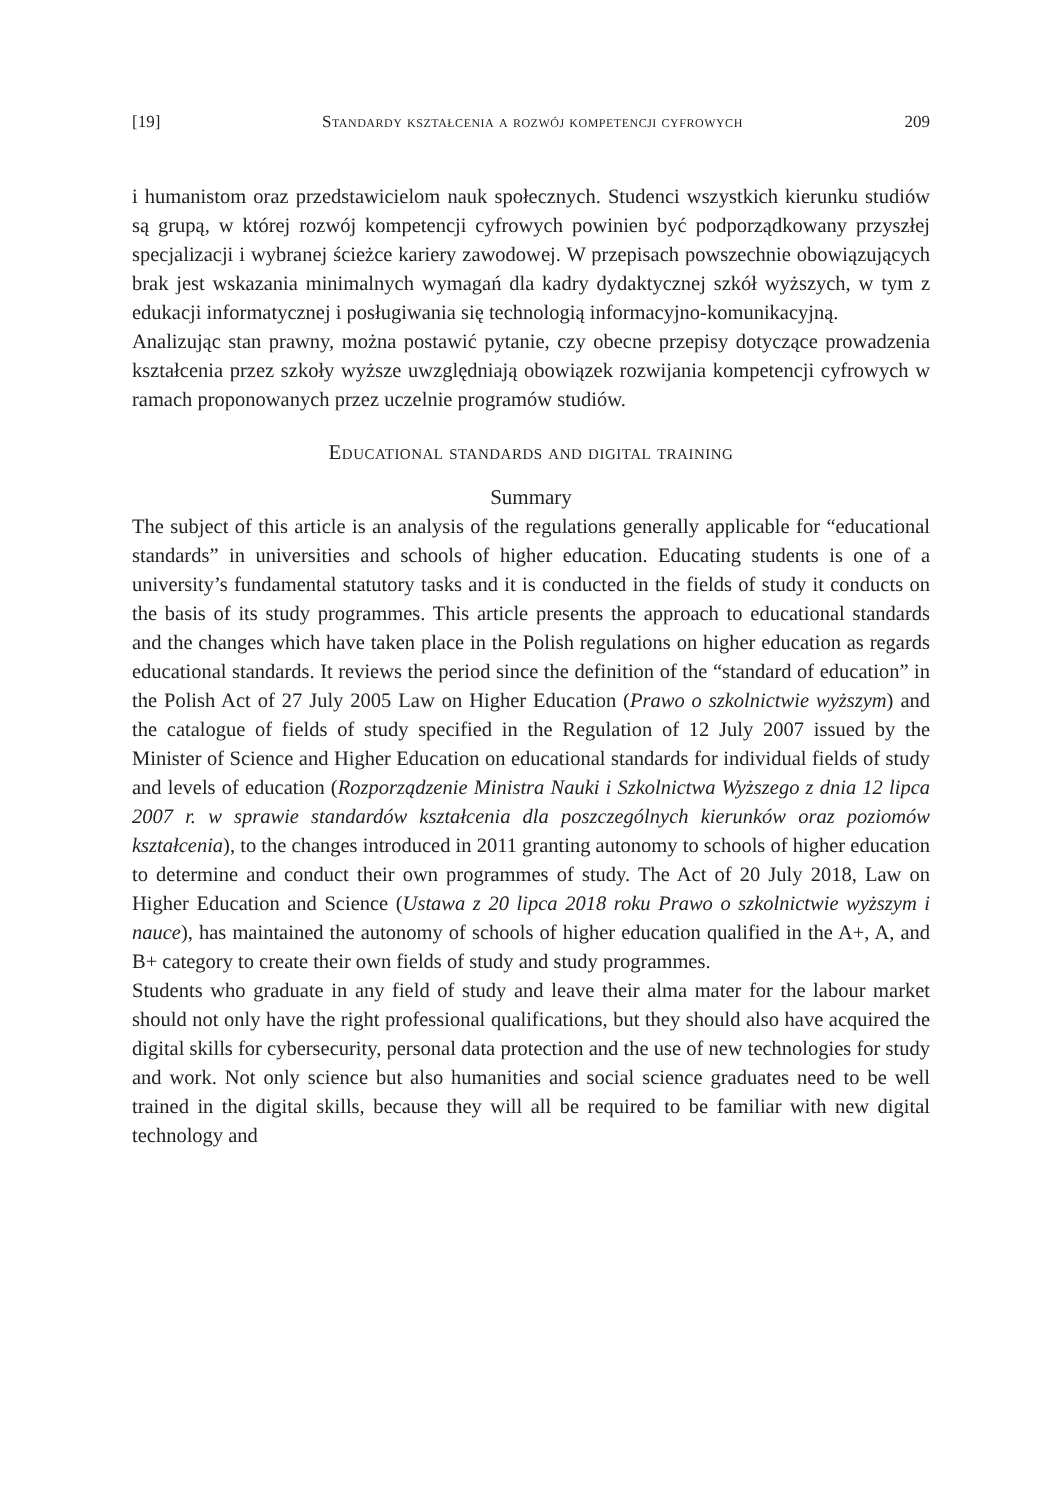[19] Standardy kształcenia a rozwój kompetencji cyfrowych 209
i humanistom oraz przedstawicielom nauk społecznych. Studenci wszystkich kierunku studiów są grupą, w której rozwój kompetencji cyfrowych powinien być podporządkowany przyszłej specjalizacji i wybranej ścieżce kariery zawodowej. W przepisach powszechnie obowiązujących brak jest wskazania minimalnych wymagań dla kadry dydaktycznej szkół wyższych, w tym z edukacji informatycznej i posługiwania się technologią informacyjno-komunikacyjną.
Analizując stan prawny, można postawić pytanie, czy obecne przepisy dotyczące prowadzenia kształcenia przez szkoły wyższe uwzględniają obowiązek rozwijania kompetencji cyfrowych w ramach proponowanych przez uczelnie programów studiów.
Educational standards and digital training
Summary
The subject of this article is an analysis of the regulations generally applicable for “educational standards” in universities and schools of higher education. Educating students is one of a university’s fundamental statutory tasks and it is conducted in the fields of study it conducts on the basis of its study programmes. This article presents the approach to educational standards and the changes which have taken place in the Polish regulations on higher education as regards educational standards. It reviews the period since the definition of the “standard of education” in the Polish Act of 27 July 2005 Law on Higher Education (Prawo o szkolnictwie wyższym) and the catalogue of fields of study specified in the Regulation of 12 July 2007 issued by the Minister of Science and Higher Education on educational standards for individual fields of study and levels of education (Rozporządzenie Ministra Nauki i Szkolnictwa Wyższego z dnia 12 lipca 2007 r. w sprawie standardów kształcenia dla poszczególnych kierunków oraz poziomów kształcenia), to the changes introduced in 2011 granting autonomy to schools of higher education to determine and conduct their own programmes of study. The Act of 20 July 2018, Law on Higher Education and Science (Ustawa z 20 lipca 2018 roku Prawo o szkolnictwie wyższym i nauce), has maintained the autonomy of schools of higher education qualified in the A+, A, and B+ category to create their own fields of study and study programmes.
Students who graduate in any field of study and leave their alma mater for the labour market should not only have the right professional qualifications, but they should also have acquired the digital skills for cybersecurity, personal data protection and the use of new technologies for study and work. Not only science but also humanities and social science graduates need to be well trained in the digital skills, because they will all be required to be familiar with new digital technology and